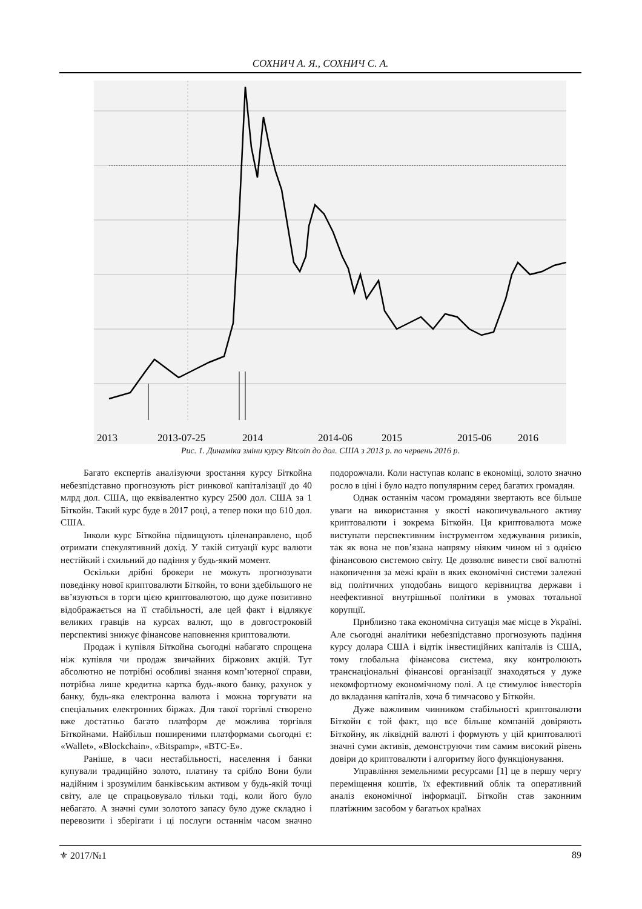СОХНИЧ А. Я., СОХНИЧ С. А.
2013
2013-07-25
2014
2014-06
2015
2015-06
2016
Рис. 1. Динаміка зміни курсу Bitcoin до дол. США з 2013 р. по червень 2016 р.
Багато експертів аналізуючи зростання курсу Біткойна небезпідставно прогнозують ріст ринкової капіталізації до 40 млрд дол. США, що еквівалентно курсу 2500 дол. США за 1 Біткойн. Такий курс буде в 2017 році, а тепер поки що 610 дол. США.
Інколи курс Біткойна підвищують цілена­правлено, щоб отримати спекулятивний дохід. У такій ситуації курс валюти нестійкий і схильний до падіння у будь-який момент.
Оскільки дрібні брокери не можуть прогнозувати поведінку нової криптовалюти Біткойн, то вони здебільшого не вв’язуються в торги цією криптовалютою, що дуже позитивно відображається на її стабільності, але цей факт і відлякує великих гравців на курсах валют, що в довгостроковій перспективі знижує фінансове наповнення криптовалюти.
Продаж і купівля Біткойна сьогодні набагато спрощена ніж купівля чи продаж звичайних біржових акцій. Тут абсолютно не потрібні особливі знання комп’ютерної справи, потрібна лише кредитна картка будь-якого банку, рахунок у банку, будь-яка електронна валюта і можна торгувати на спеціальних електронних біржах. Для такої торгівлі створено вже достатньо багато платформ де можлива торгівля Біткойнами. Найбільш поширеними платформами сьогодні є: «Wallet», «Blockchain», «Bitspamp», «BTC-E».
Раніше, в часи нестабільності, населення і банки купували традиційно золото, платину та срібло Вони були надійним і зрозумілим банківським активом у будь-якій точці світу, але це спрацьовувало тільки тоді, коли його було небагато. А значні суми золотого запасу було дуже складно і перевозити і зберігати і ці послуги останнім часом значно подорожчали. Коли наступав колапс в економіці, золото значно росло в ціні і було надто популярним серед багатих громадян.
Однак останнім часом громадяни звертають все більше уваги на використання у якості накопичувального активу криптовалюти і зокрема Біткойн. Ця криптовалюта може виступати перспективним інструментом хеджування ризиків, так як вона не пов’язана напряму ніяким чином ні з однією фінансовою системою світу. Це дозволяє вивести свої валютні накопичення за межі країн в яких економічні системи залежні від політичних уподобань вищого керівництва держави і неефективної внутрішньої політики в умовах тотальної корупції.
Приблизно така економічна ситуація має місце в Україні. Але сьогодні аналітики небезпідставно прогнозують падіння курсу долара США і відтік інвестиційних капіталів із США, тому глобальна фінансова система, яку контролюють транснаціональні фінансові організації знаходяться у дуже некомфортному економічному полі. А це стимулює інвесторів до вкладання капіталів, хоча б тимчасово у Біткойн.
Дуже важливим чинником стабільності криптовалюти Біткойн є той факт, що все більше компаній довіряють Біткойну, як ліквідній валюті і формують у цій криптовалюті значні суми активів, демонструючи тим самим високий рівень довіри до криптовалюти і алгоритму його функціонування.
Управління земельними ресурсами [1] це в першу чергу переміщення коштів, їх ефективний облік та оперативний аналіз економічної інформації. Біткойн став законним платіжним засобом у багатьох країнах
⚜ 2017/№1 89